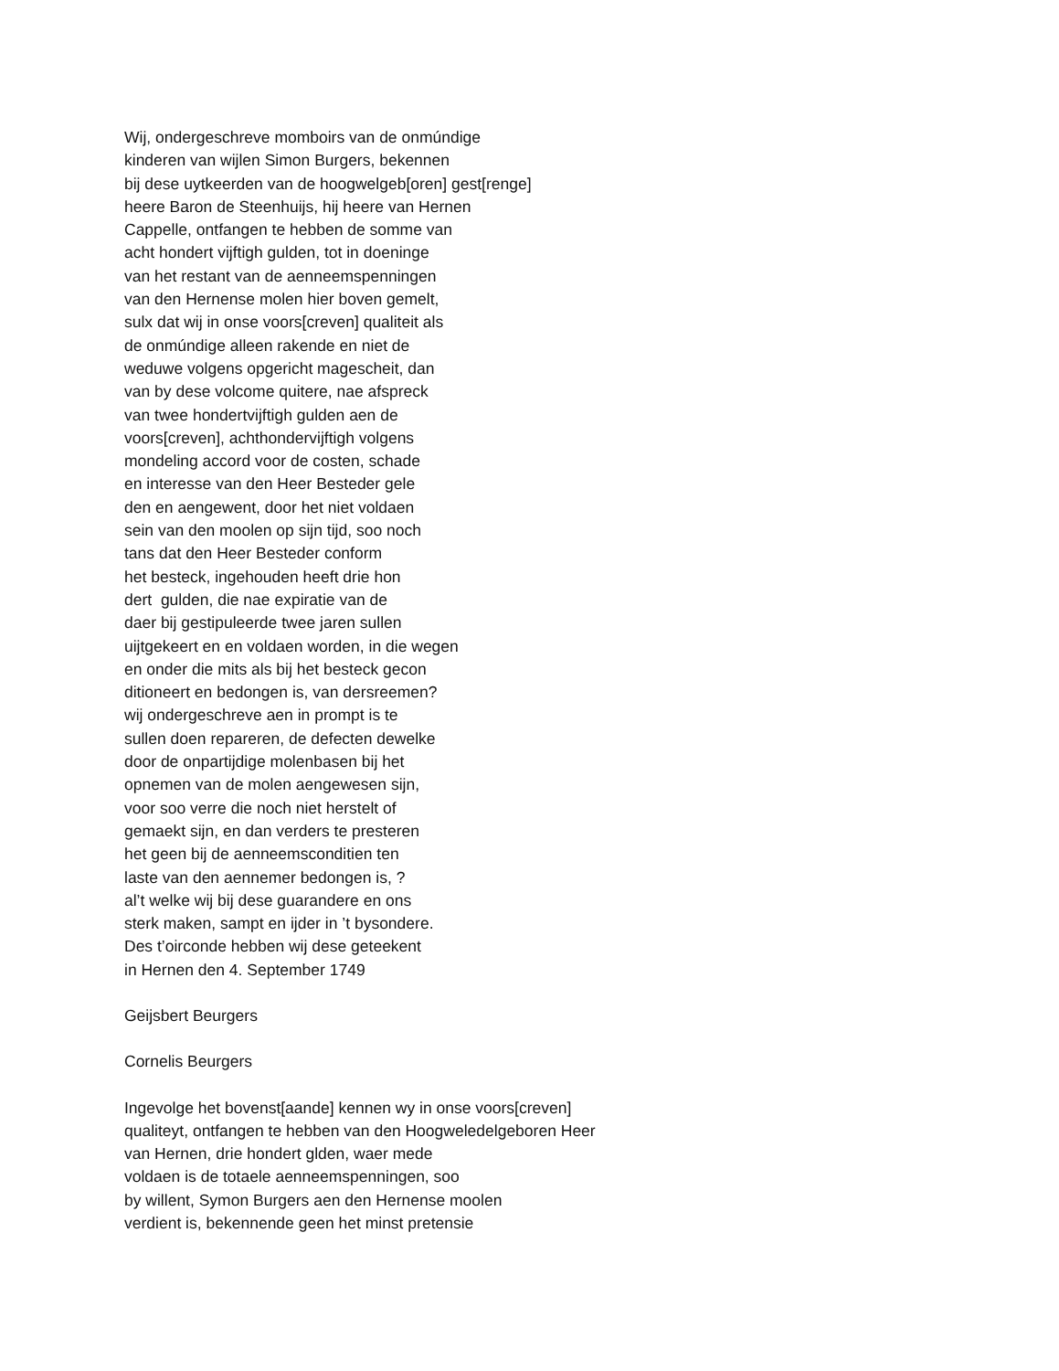Wij, ondergeschreve momboirs van de onmúndige
kinderen van wijlen Simon Burgers, bekennen
bij dese uytkeerden van de hoogwelgeb[oren] gest[renge]
heere Baron de Steenhuijs, hij heere van Hernen
Cappelle, ontfangen te hebben de somme van
acht hondert vijftigh gulden, tot in doeninge
van het restant van de aenneemspenningen
van den Hernense molen hier boven gemelt,
sulx dat wij in onse voors[creven] qualiteit als
de onmúndige alleen rakende en niet de
weduwe volgens opgericht magescheit, dan
van by dese volcome quitere, nae afspreck
van twee hondertvijftigh gulden aen de
voors[creven], achthondervijftigh volgens
mondeling accord voor de costen, schade
en interesse van den Heer Besteder gele
den en aengewent, door het niet voldaen
sein van den moolen op sijn tijd, soo noch
tans dat den Heer Besteder conform
het besteck, ingehouden heeft drie hon
dert gulden, die nae expiratie van de
daer bij gestipuleerde twee jaren sullen
uijtgekeert en en voldaen worden, in die wegen
en onder die mits als bij het besteck gecon
ditioneert en bedongen is, van dersreemen?
wij ondergeschreve aen in prompt is te
sullen doen repareren, de defecten dewelke
door de onpartijdige molenbasen bij het
opnemen van de molen aengewesen sijn,
voor soo verre die noch niet herstelt of
gemaekt sijn, en dan verders te presteren
het geen bij de aenneemsconditien ten
laste van den aennemer bedongen is, ?
al’t welke wij bij dese guarandere en ons
sterk maken, sampt en ijder in ’t bysondere.
Des t’oirconde hebben wij dese geteekent
in Hernen den 4. September 1749
Geijsbert Beurgers
Cornelis Beurgers
Ingevolge het bovenst[aande] kennen wy in onse voors[creven]
qualiteyt, ontfangen te hebben van den Hoogweledelgeboren Heer
van Hernen, drie hondert glden, waer mede
voldaen is de totaele aenneemspenningen, soo
by willent, Symon Burgers aen den Hernense moolen
verdient is, bekennende geen het minst pretensie